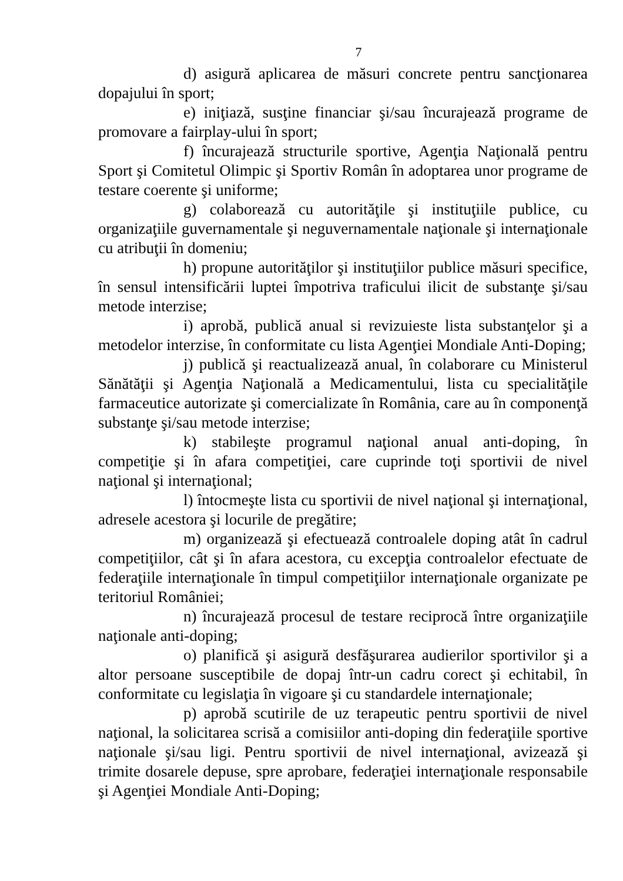7
d) asigură aplicarea de măsuri concrete pentru sancţionarea dopajului în sport;
e) iniţiază, susţine financiar şi/sau încurajează programe de promovare a fairplay-ului în sport;
f) încurajează structurile sportive, Agenţia Naţională pentru Sport şi Comitetul Olimpic şi Sportiv Român în adoptarea unor programe de testare coerente şi uniforme;
g) colaborează cu autorităţile şi instituţiile publice, cu organizaţiile guvernamentale şi neguvernamentale naţionale şi internaţionale cu atribuţii în domeniu;
h) propune autorităţilor şi instituţiilor publice măsuri specifice, în sensul intensificării luptei împotriva traficului ilicit de substanţe şi/sau metode interzise;
i) aprobă, publică anual si revizuieste lista substanţelor şi a metodelor interzise, în conformitate cu lista Agenţiei Mondiale Anti-Doping;
j) publică şi reactualizează anual, în colaborare cu Ministerul Sănătăţii şi Agenţia Naţională a Medicamentului, lista cu specialităţile farmaceutice autorizate şi comercializate în România, care au în componenţă substanţe şi/sau metode interzise;
k) stabileşte programul naţional anual anti-doping, în competiţie şi în afara competiţiei, care cuprinde toţi sportivii de nivel naţional şi internaţional;
l) întocmeşte lista cu sportivii de nivel naţional şi internaţional, adresele acestora şi locurile de pregătire;
m) organizează şi efectuează controalele doping atât în cadrul competiţiilor, cât şi în afara acestora, cu excepţia controalelor efectuate de federaţiile internaţionale în timpul competiţiilor internaţionale organizate pe teritoriul României;
n) încurajează procesul de testare reciprocă între organizaţiile naţionale anti-doping;
o) planifică şi asigură desfăşurarea audierilor sportivilor şi a altor persoane susceptibile de dopaj într-un cadru corect şi echitabil, în conformitate cu legislaţia în vigoare şi cu standardele internaţionale;
p) aprobă scutirile de uz terapeutic pentru sportivii de nivel naţional, la solicitarea scrisă a comisiilor anti-doping din federaţiile sportive naţionale şi/sau ligi. Pentru sportivii de nivel internaţional, avizează şi trimite dosarele depuse, spre aprobare, federaţiei internaţionale responsabile şi Agenţiei Mondiale Anti-Doping;